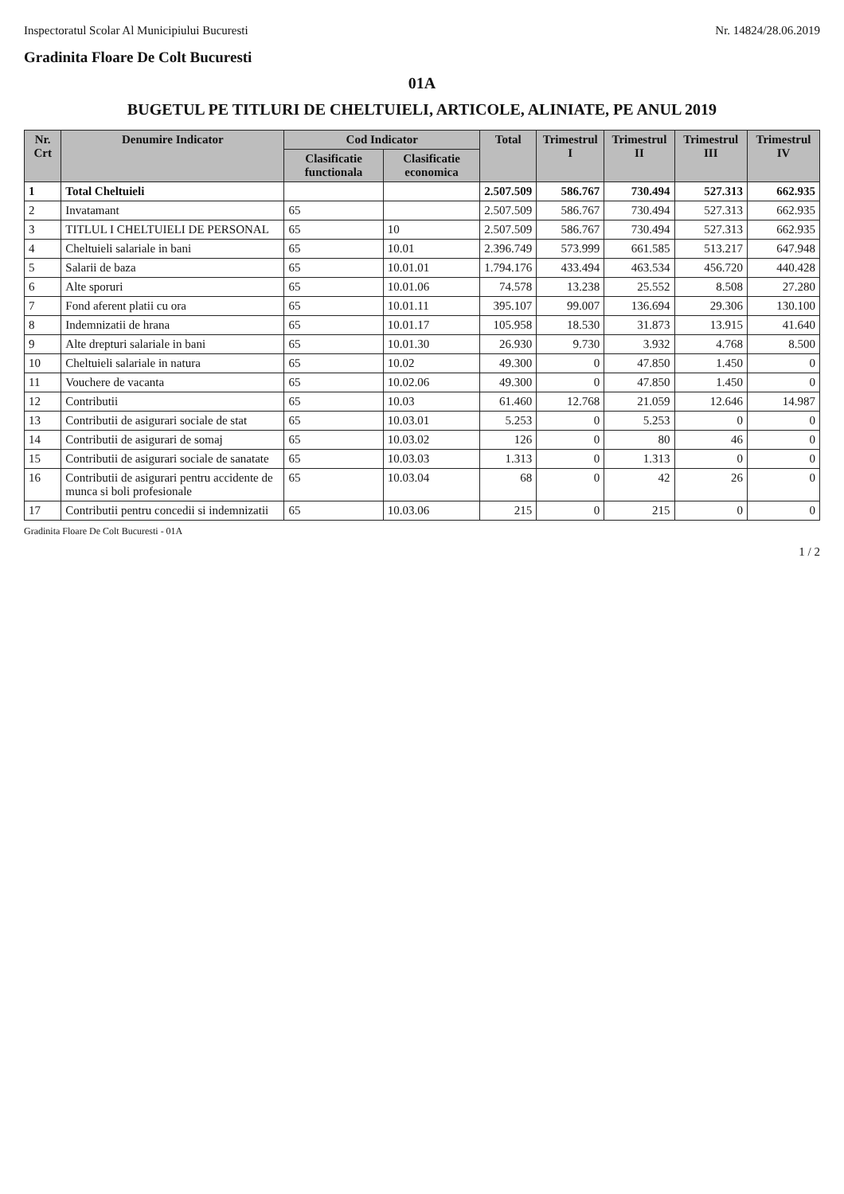Inspectoratul Scolar Al Municipiului Bucuresti Nr. 14824/28.06.2019
Gradinita Floare De Colt Bucuresti
01A
BUGETUL PE TITLURI DE CHELTUIELI, ARTICOLE, ALINIATE, PE ANUL 2019
| Nr. Crt | Denumire Indicator | Cod Indicator | | Total | Trimestrul I | Trimestrul II | Trimestrul III | Trimestrul IV |
| --- | --- | --- | --- | --- | --- | --- | --- | --- |
| | | Clasificatie functionala | Clasificatie economica | | | | | |
| 1 | Total Cheltuieli | | | 2.507.509 | 586.767 | 730.494 | 527.313 | 662.935 |
| 2 | Invatamant | 65 | | 2.507.509 | 586.767 | 730.494 | 527.313 | 662.935 |
| 3 | TITLUL I CHELTUIELI DE PERSONAL | 65 | 10 | 2.507.509 | 586.767 | 730.494 | 527.313 | 662.935 |
| 4 | Cheltuieli salariale in bani | 65 | 10.01 | 2.396.749 | 573.999 | 661.585 | 513.217 | 647.948 |
| 5 | Salarii de baza | 65 | 10.01.01 | 1.794.176 | 433.494 | 463.534 | 456.720 | 440.428 |
| 6 | Alte sporuri | 65 | 10.01.06 | 74.578 | 13.238 | 25.552 | 8.508 | 27.280 |
| 7 | Fond aferent platii cu ora | 65 | 10.01.11 | 395.107 | 99.007 | 136.694 | 29.306 | 130.100 |
| 8 | Indemnizatii de hrana | 65 | 10.01.17 | 105.958 | 18.530 | 31.873 | 13.915 | 41.640 |
| 9 | Alte drepturi salariale in bani | 65 | 10.01.30 | 26.930 | 9.730 | 3.932 | 4.768 | 8.500 |
| 10 | Cheltuieli salariale in natura | 65 | 10.02 | 49.300 | 0 | 47.850 | 1.450 | 0 |
| 11 | Vouchere de vacanta | 65 | 10.02.06 | 49.300 | 0 | 47.850 | 1.450 | 0 |
| 12 | Contributii | 65 | 10.03 | 61.460 | 12.768 | 21.059 | 12.646 | 14.987 |
| 13 | Contributii de asigurari sociale de stat | 65 | 10.03.01 | 5.253 | 0 | 5.253 | 0 | 0 |
| 14 | Contributii de asigurari de somaj | 65 | 10.03.02 | 126 | 0 | 80 | 46 | 0 |
| 15 | Contributii de asigurari sociale de sanatate | 65 | 10.03.03 | 1.313 | 0 | 1.313 | 0 | 0 |
| 16 | Contributii de asigurari pentru accidente de munca si boli profesionale | 65 | 10.03.04 | 68 | 0 | 42 | 26 | 0 |
| 17 | Contributii pentru concedii si indemnizatii | 65 | 10.03.06 | 215 | 0 | 215 | 0 | 0 |
Gradinita Floare De Colt Bucuresti - 01A
1 / 2